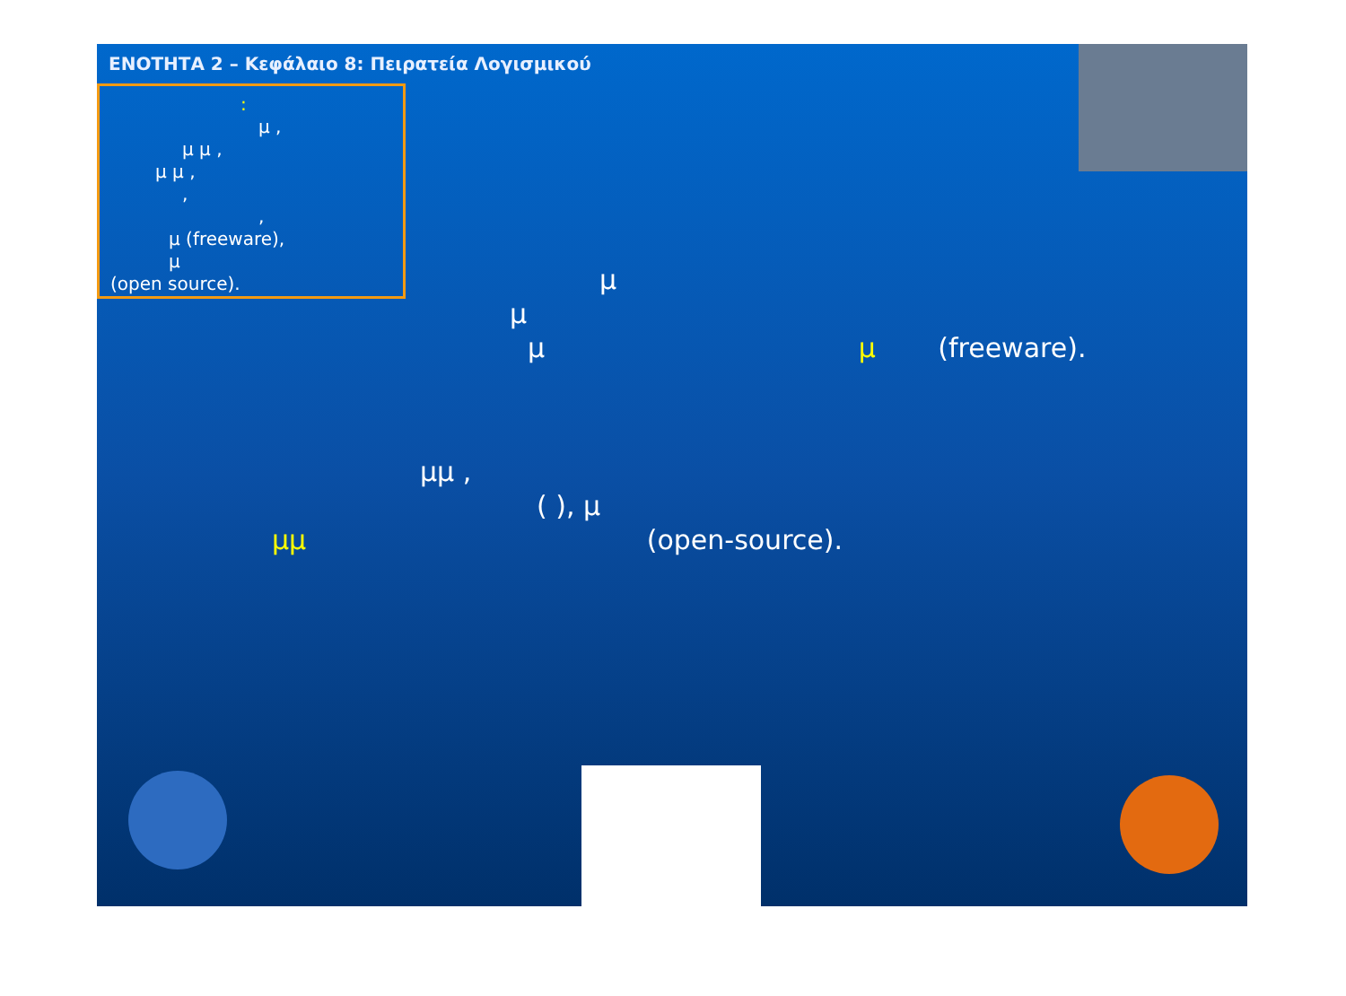ΕΝΟΤΗΤΑ 2 – Κεφάλαιο 8: Πειρατεία Λογισμικού
:
μ ,
μ μ ,
μ μ ,
,
,
μ (freeware),
μ
(open source).
μ
μ
μ μ (freeware).
μμ ,
( ), μ
μμ (open-source).